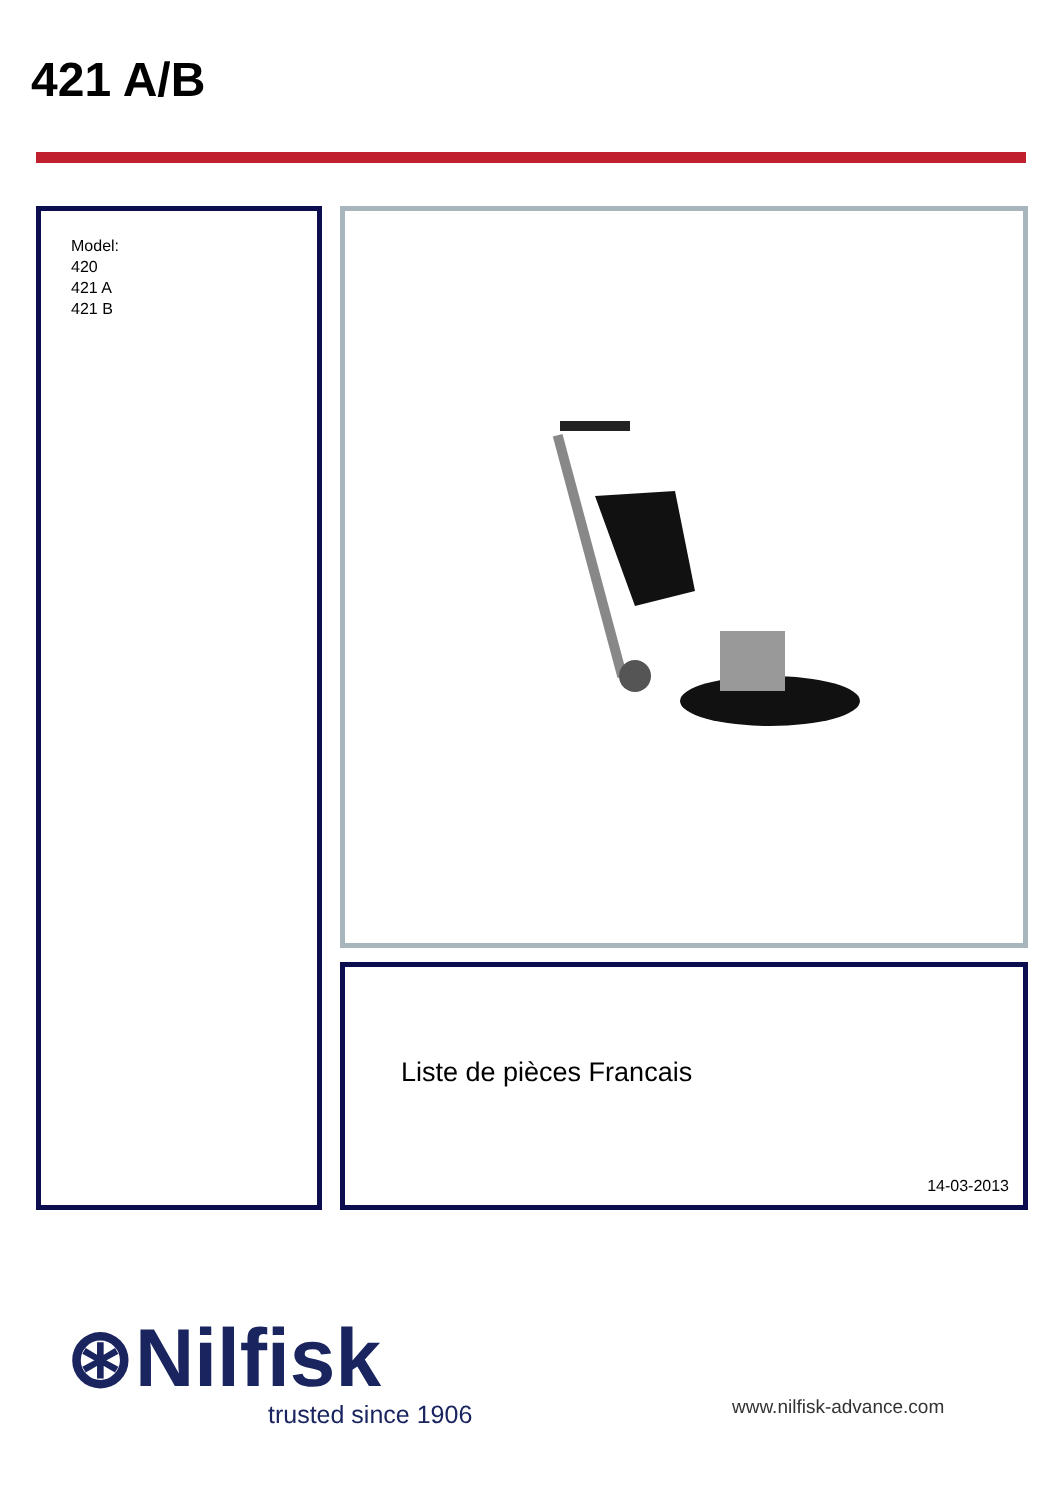421 A/B
Model:
420
421 A
421 B
Liste de pièces Francais
14-03-2013
⊛Nilfisk
trusted since 1906 www.nilfisk-advance.com